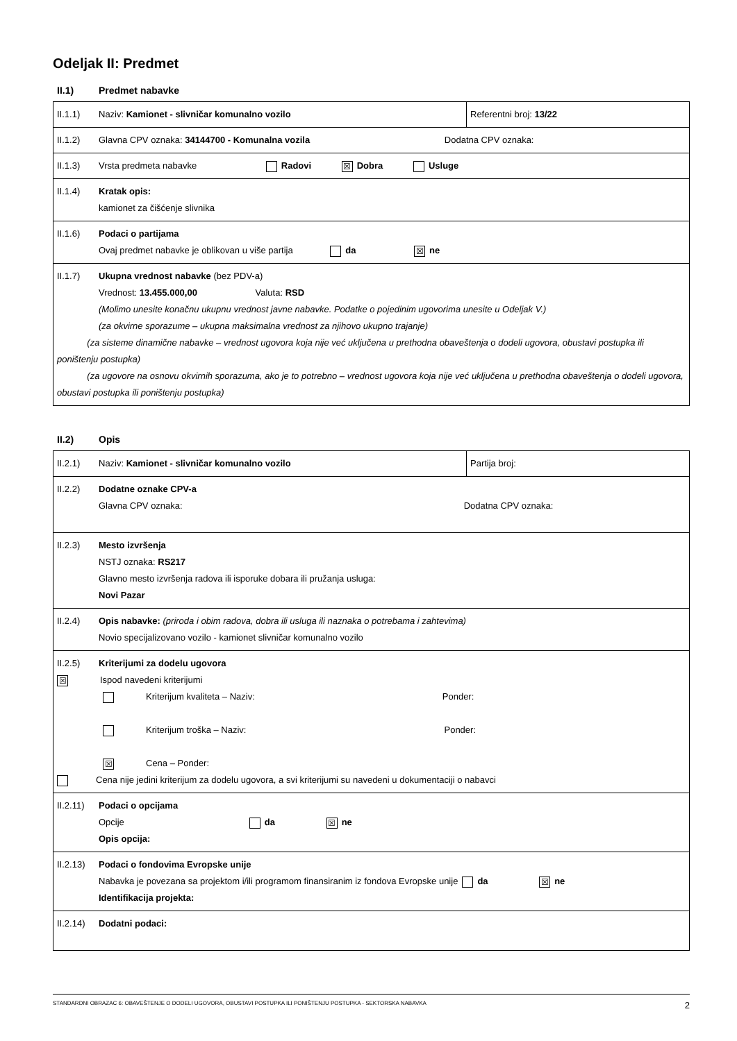Odeljak II: Predmet
II.1) Predmet nabavke
| II.1.1) Naziv: Kamionet - slivničar komunalno vozilo | Referentni broj: 13/22 |
| II.1.2) Glavna CPV oznaka: 34144700 - Komunalna vozila Dodatna CPV oznaka: | |
| II.1.3) Vrsta predmeta nabavke Radovi ☒ Dobra Usluge | |
| II.1.4) Kratak opis: kamionet za čišćenje slivnika | |
| II.1.6) Podaci o partijama Ovaj predmet nabavke je oblikovan u više partija da ☒ ne | |
| II.1.7) Ukupna vrednost nabavke (bez PDV-a) Vrednost: 13.455.000,00 Valuta: RSD (Molimo unesite konačnu ukupnu vrednost javne nabavke. Podatke o pojedinim ugovorima unesite u Odeljak V.) (za okvirne sporazume – ukupna maksimalna vrednost za njihovo ukupno trajanje) (za sisteme dinamične nabavke – vrednost ugovora koja nije već uključena u prethodna obaveštenja o dodeli ugovora, obustavi postupka ili poništenju postupka) (za ugovore na osnovu okvirnih sporazuma, ako je to potrebno – vrednost ugovora koja nije već uključena u prethodna obaveštenja o dodeli ugovora, obustavi postupka ili poništenju postupka) | |
II.2) Opis
| II.2.1) Naziv: Kamionet - slivničar komunalno vozilo | Partija broj: |
| II.2.2) Dodatne oznake CPV-a Glavna CPV oznaka: Dodatna CPV oznaka: | |
| II.2.3) Mesto izvršenja NSTJ oznaka: RS217 Glavno mesto izvršenja radova ili isporuke dobara ili pružanja usluga: Novi Pazar | |
| II.2.4) Opis nabavke: (priroda i obim radova, dobra ili usluga ili naznaka o potrebama i zahtevima) Novio specijalizovano vozilo - kamionet slivničar komunalno vozilo | |
| II.2.5) Kriterijumi za dodelu ugovora ☒ Ispod navedeni kriterijumi Kriterijum kvaliteta – Naziv: Ponder: Kriterijum troška – Naziv: Ponder: ☒ Cena – Ponder: Cena nije jedini kriterijum za dodelu ugovora, a svi kriterijumi su navedeni u dokumentaciji o nabavci | |
| II.2.11) Podaci o opcijama Opcije da ☒ ne Opis opcija: | |
| II.2.13) Podaci o fondovima Evropske unije Nabavka je povezana sa projektom i/ili programom finansiranim iz fondova Evropske unije da ☒ ne Identifikacija projekta: | |
| II.2.14) Dodatni podaci: | |
STANDARDNI OBRAZAC 6: OBAVEŠTENJE O DODELI UGOVORA, OBUSTAVI POSTUPKA ILI PONIŠTENJU POSTUPKA - SEKTORSKA NABAVKA 2